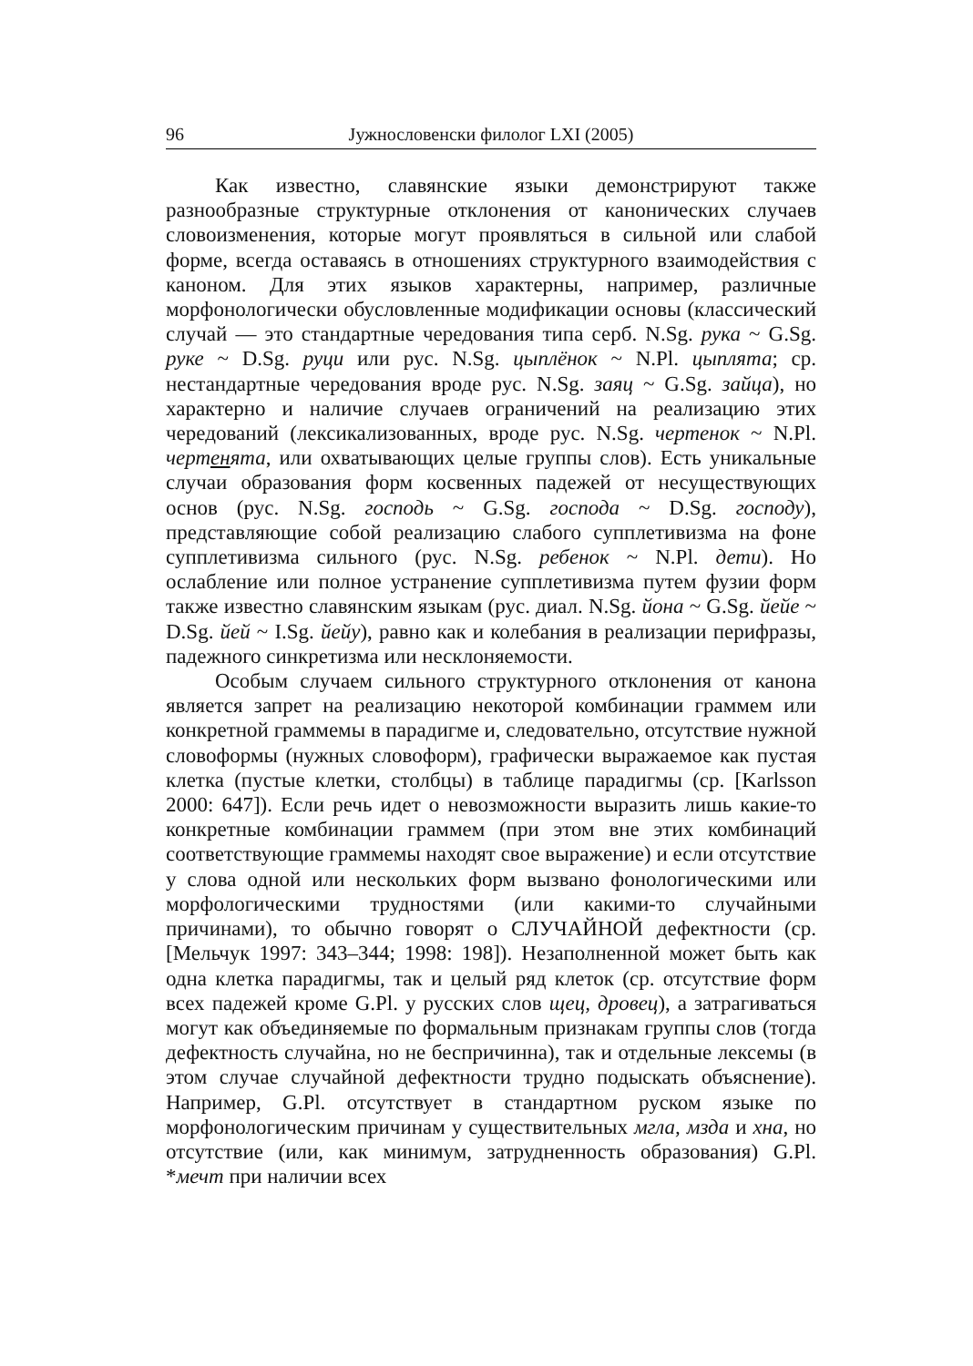96 Јужнословенски филолог LXI (2005)
Как известно, славянские языки демонстрируют также разнообразные структурные отклонения от канонических случаев словоизменения, которые могут проявляться в сильной или слабой форме, всегда оставаясь в отношениях структурного взаимодействия с каноном. Для этих языков характерны, например, различные морфонологически обусловленные модификации основы (классический случай — это стандартные чередования типа серб. N.Sg. рука ~ G.Sg. руке ~ D.Sg. руци или рус. N.Sg. цыплёнок ~ N.Pl. цыплята; ср. нестандартные чередования вроде рус. N.Sg. заяц ~ G.Sg. зайца), но характерно и наличие случаев ограничений на реализацию этих чередований (лексикализованных, вроде рус. N.Sg. чертенок ~ N.Pl. чертенята, или охватывающих целые группы слов). Есть уникальные случаи образования форм косвенных падежей от несуществующих основ (рус. N.Sg. господь ~ G.Sg. господа ~ D.Sg. господу), представляющие собой реализацию слабого супплетивизма на фоне супплетивизма сильного (рус. N.Sg. ребенок ~ N.Pl. дети). Но ослабление или полное устранение супплетивизма путем фузии форм также известно славянским языкам (рус. диал. N.Sg. йона ~ G.Sg. йейе ~ D.Sg. йей ~ I.Sg. йейу), равно как и колебания в реализации перифразы, падежного синкретизма или несклоняемости.
Особым случаем сильного структурного отклонения от канона является запрет на реализацию некоторой комбинации граммем или конкретной граммемы в парадигме и, следовательно, отсутствие нужной словоформы (нужных словоформ), графически выражаемое как пустая клетка (пустые клетки, столбцы) в таблице парадигмы (ср. [Karlsson 2000: 647]). Если речь идет о невозможности выразить лишь какие-то конкретные комбинации граммем (при этом вне этих комбинаций соответствующие граммемы находят свое выражение) и если отсутствие у слова одной или нескольких форм вызвано фонологическими или морфологическими трудностями (или какими-то случайными причинами), то обычно говорят о СЛУЧАЙНОЙ дефектности (ср. [Мельчук 1997: 343–344; 1998: 198]). Незаполненной может быть как одна клетка парадигмы, так и целый ряд клеток (ср. отсутствие форм всех падежей кроме G.Pl. у русских слов щец, дровец), а затрагиваться могут как объединяемые по формальным признакам группы слов (тогда дефектность случайна, но не беспричинна), так и отдельные лексемы (в этом случае случайной дефектности трудно подыскать объяснение). Например, G.Pl. отсутствует в стандартном руском языке по морфонологическим причинам у существительных мгла, мзда и хна, но отсутствие (или, как минимум, затрудненность образования) G.Pl. *мечт при наличии всех